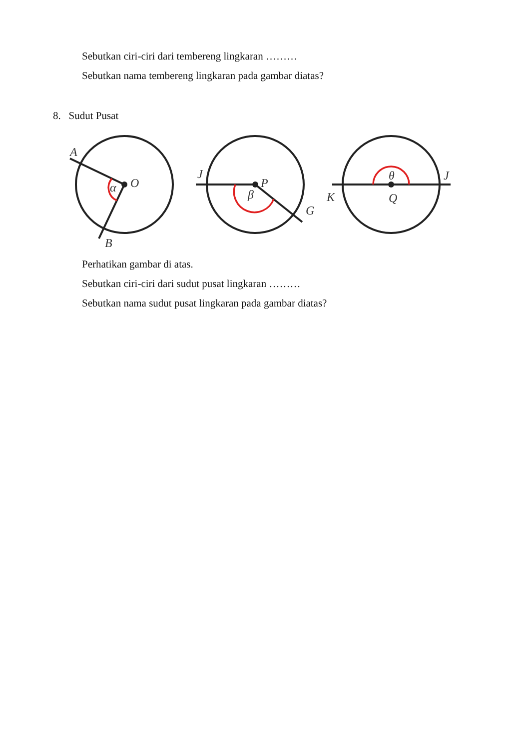Sebutkan ciri-ciri dari tembereng lingkaran ………
Sebutkan nama tembereng lingkaran pada gambar diatas?
8. Sudut Pusat
A
O
α
B
J
P
β
G
θ
J
K
Q
Perhatikan gambar di atas.
Sebutkan ciri-ciri dari sudut pusat lingkaran ………
Sebutkan nama sudut pusat lingkaran pada gambar diatas?